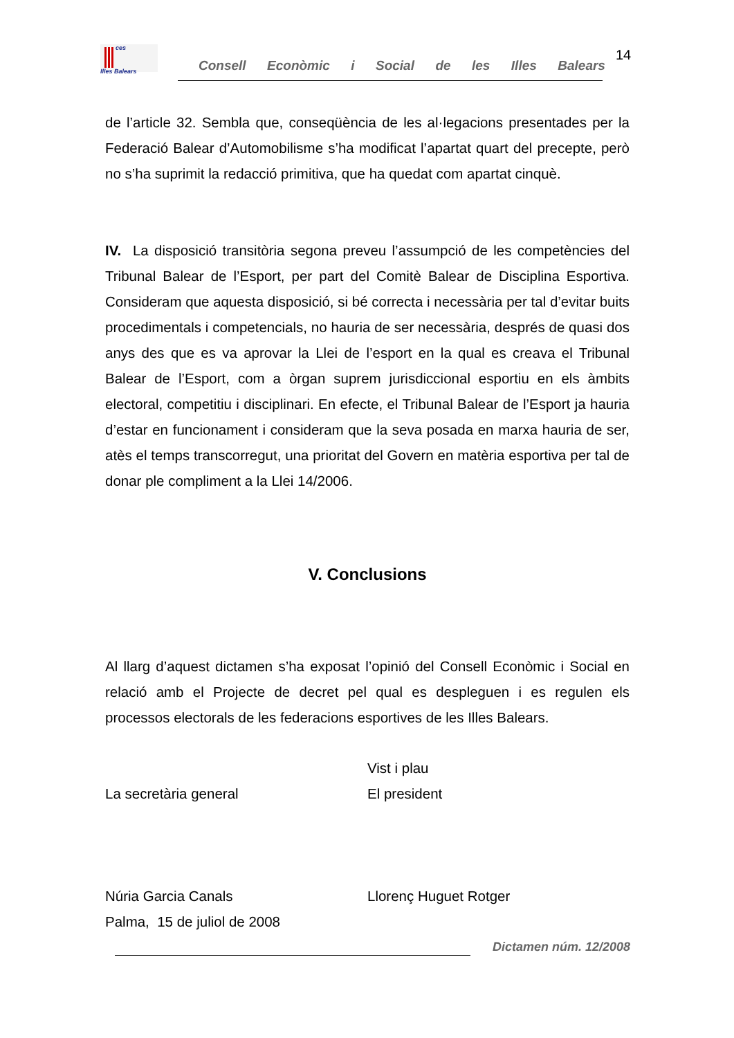ces
Illes Balears
Consell Econòmic i Social de les Illes Balears
14
de l’article 32. Sembla que, conseqüència de les al·legacions presentades per la Federació Balear d’Automobilisme s’ha modificat l’apartat quart del precepte, però no s’ha suprimit la redacció primitiva, que ha quedat com apartat cinquè.
IV. La disposició transitòria segona preveu l’assumpció de les competències del Tribunal Balear de l’Esport, per part del Comitè Balear de Disciplina Esportiva. Consideram que aquesta disposició, si bé correcta i necessària per tal d’evitar buits procedimentals i competencials, no hauria de ser necessària, després de quasi dos anys des que es va aprovar la Llei de l’esport en la qual es creava el Tribunal Balear de l’Esport, com a òrgan suprem jurisdiccional esportiu en els àmbits electoral, competitiu i disciplinari. En efecte, el Tribunal Balear de l’Esport ja hauria d’estar en funcionament i consideram que la seva posada en marxa hauria de ser, atès el temps transcorregut, una prioritat del Govern en matèria esportiva per tal de donar ple compliment a la Llei 14/2006.
V. Conclusions
Al llarg d’aquest dictamen s’ha exposat l’opinió del Consell Econòmic i Social en relació amb el Projecte de decret pel qual es despleguen i es regulen els processos electorals de les federacions esportives de les Illes Balears.
La secretària general Vist i plau
El president
Núria Garcia Canals
Palma, 15 de juliol de 2008
Llorenç Huguet Rotger
Dictamen núm. 12/2008